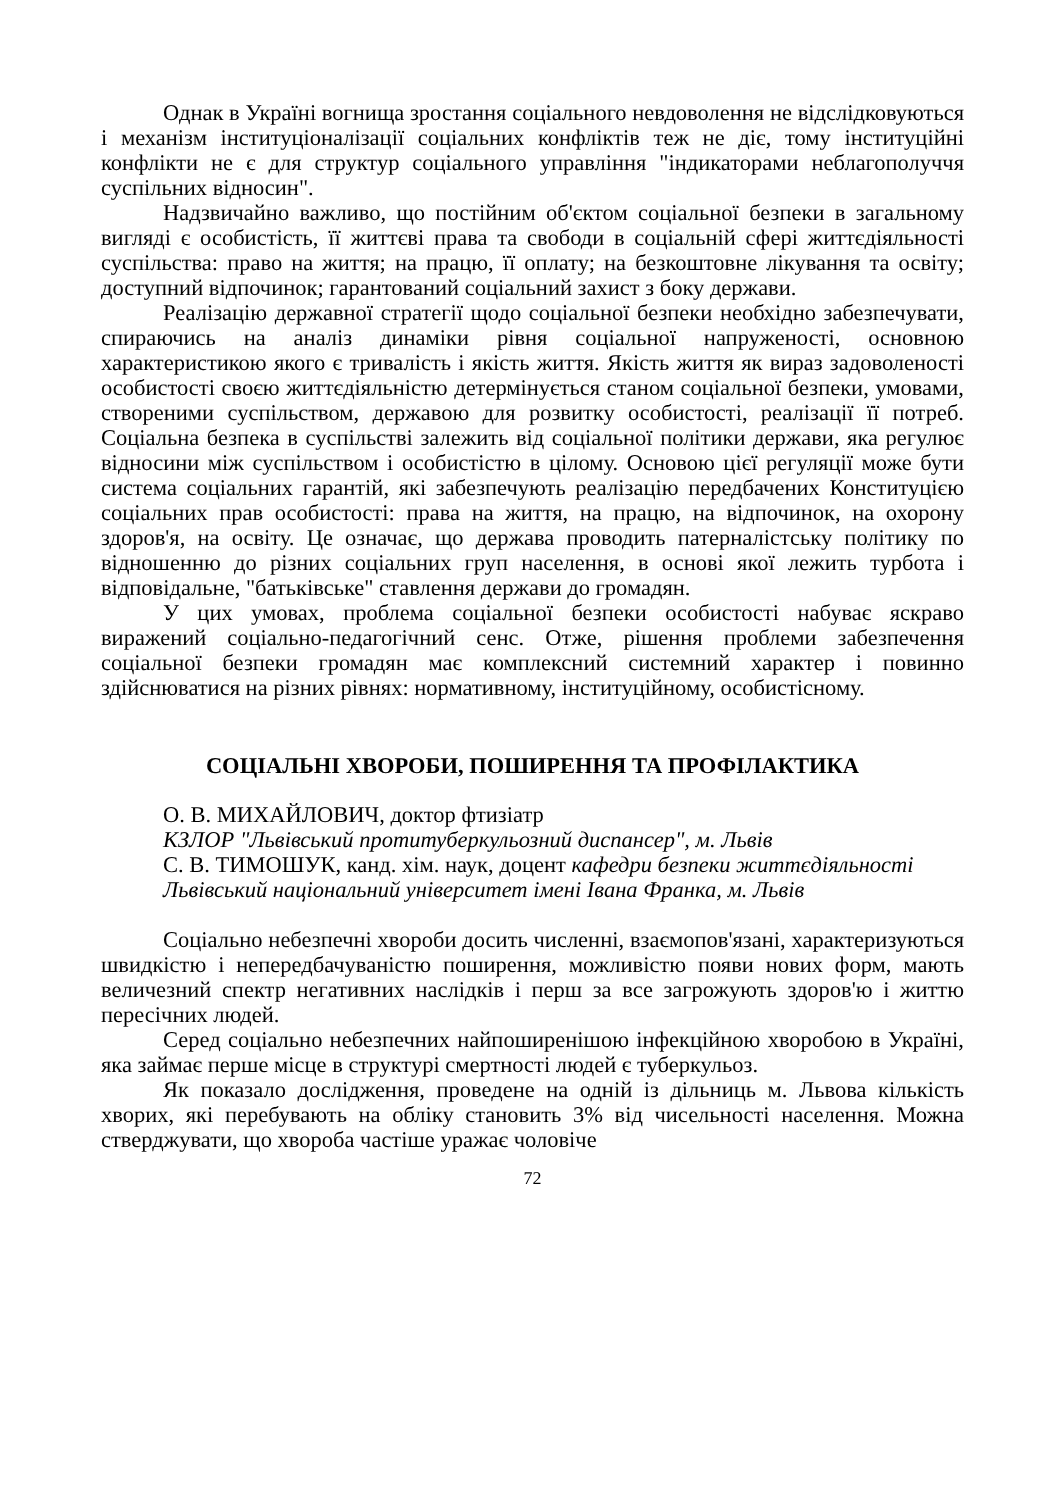Однак в Україні вогнища зростання соціального невдоволення не відслідковуються і механізм інституціоналізації соціальних конфліктів теж не діє, тому інституційні конфлікти не є для структур соціального управління "індикаторами неблагополуччя суспільних відносин".
Надзвичайно важливо, що постійним об'єктом соціальної безпеки в загальному вигляді є особистість, її життєві права та свободи в соціальній сфері життєдіяльності суспільства: право на життя; на працю, її оплату; на безкоштовне лікування та освіту; доступний відпочинок; гарантований соціальний захист з боку держави.
Реалізацію державної стратегії щодо соціальної безпеки необхідно забезпечувати, спираючись на аналіз динаміки рівня соціальної напруженості, основною характеристикою якого є тривалість і якість життя. Якість життя як вираз задоволеності особистості своєю життєдіяльністю детермінується станом соціальної безпеки, умовами, створеними суспільством, державою для розвитку особистості, реалізації її потреб. Соціальна безпека в суспільстві залежить від соціальної політики держави, яка регулює відносини між суспільством і особистістю в цілому. Основою цієї регуляції може бути система соціальних гарантій, які забезпечують реалізацію передбачених Конституцією соціальних прав особистості: права на життя, на працю, на відпочинок, на охорону здоров'я, на освіту. Це означає, що держава проводить патерналістську політику по відношенню до різних соціальних груп населення, в основі якої лежить турбота і відповідальне, "батьківське" ставлення держави до громадян.
У цих умовах, проблема соціальної безпеки особистості набуває яскраво виражений соціально-педагогічний сенс. Отже, рішення проблеми забезпечення соціальної безпеки громадян має комплексний системний характер і повинно здійснюватися на різних рівнях: нормативному, інституційному, особистісному.
СОЦІАЛЬНІ ХВОРОБИ, ПОШИРЕННЯ ТА ПРОФІЛАКТИКА
О. В. МИХАЙЛОВИЧ, доктор фтизіатр
КЗЛОР "Львівський протитуберкульозний диспансер", м. Львів
С. В. ТИМОШУК, канд. хім. наук, доцент кафедри безпеки життєдіяльності
Львівський національний університет імені Івана Франка, м. Львів
Соціально небезпечні хвороби досить численні, взаємопов'язані, характеризуються швидкістю і непередбачуваністю поширення, можливістю появи нових форм, мають величезний спектр негативних наслідків і перш за все загрожують здоров'ю і життю пересічних людей.
Серед соціально небезпечних найпоширенішою інфекційною хворобою в Україні, яка займає перше місце в структурі смертності людей є туберкульоз.
Як показало дослідження, проведене на одній із дільниць м. Львова кількість хворих, які перебувають на обліку становить 3% від чисельності населення. Можна стверджувати, що хвороба частіше уражає чоловіче
72